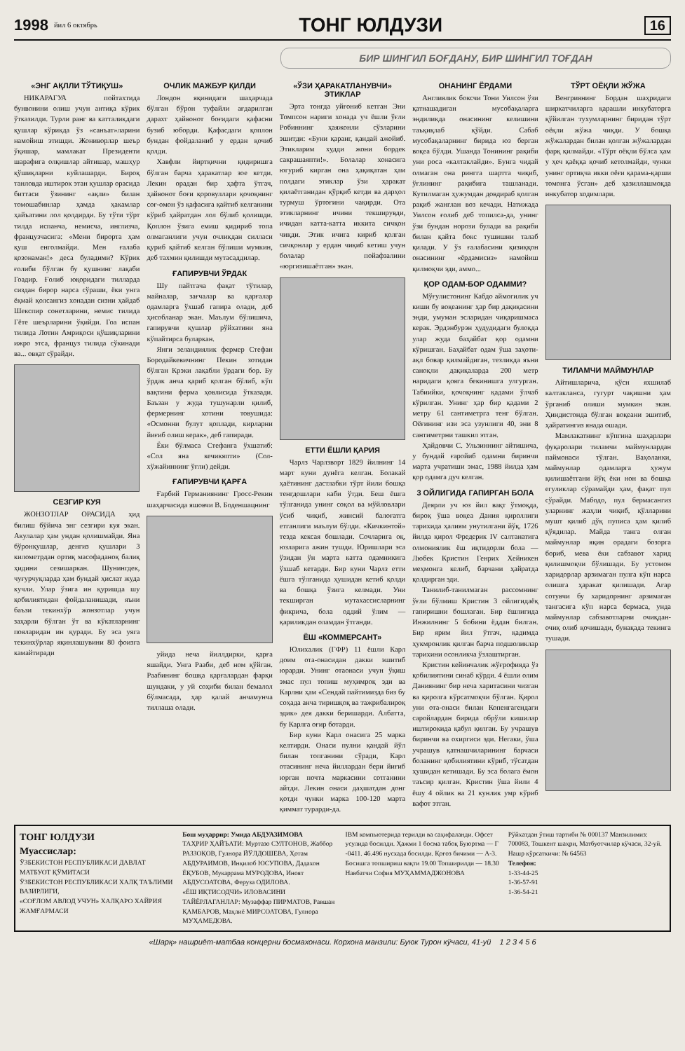1998 йил 6 октябрь ТОНГ ЮЛДУЗИ 16
БИР ШИНГИЛ БОҒДАНУ, БИР ШИНГИЛ ТОҒДАН
«ЭНГ АҚЛЛИ ТЎТИҚУШ»
НИКАРАГУА пойтахтида бунвонини олиш учун антиқа кўрик ўтказилди. Турли ранг ва катталикдаги қушлар кўрикда ўз «санъат»ларини намойиш этишди. Жониворлар шеър ўқишар, мамлакат Президенти шарафига олқишлар айтишар, машҳур қўшиқларни куйлашарди. Бироқ танловда иштирок этан қушлар орасида биттаси ўзининг «ақли» билан томошабинлар ҳамда ҳакамлар ҳайъатини лол қолдирди. Бу тўти тўрт тилда испанча, немисча, инглизча, французчасига: «Мени бирорта ҳам қуш енголмайди. Мен ғалаба қозонаман!» деса буладими? Кўрик ғолиби бўлган бу қушнинг лақаби Гоадир. Ғолиб юқоридаги тилларда сиздан бирор нарса сўраши, ёки унга ёқмай қолсангиз хонадан сизни ҳайдаб Шекспир сонетларини, немис тилида Гёте шеърларини ўқийди. Гоа испан тилида Лотин Амриқоси қўшиқларини ижро этса, француз тилида сўкинади ва... овқат сўрайди.
СЕЗГИР КУЯ
ЖОНЗОТЛАР ОРАСИДА ҳид билиш бўйича энг сезгири куя экан. Акулалар ҳам ундан қолишмайди. Яна бўронқушлар, денгиз қушлари 3 километрдан ортиқ масофаданоқ балиқ ҳидини сезишаркан. Шунингдек, чуғурчуқларда ҳам бундай ҳислат жуда кучли. Улар ўзига ин қуришда шу қобилиятидан фойдаланишади, яъни баъзи текинхўр жонзотлар учун заҳарли бўлган ўт ва кўкатларнинг пояларидан ин қуради. Бу эса уяга текинхўрлар яқинлашувини 80 фоизга камайтиради
ОЧЛИК МАЖБУР ҚИЛДИ
Лондон яқинидаги шаҳарчада бўлган бўрон туфайли ағдарилган дарахт ҳайвонот боғидаги қафасни бузиб юборди. Қафасдаги қоплон бундан фойдаланиб у ердан қочиб қолди.
Хавфли йиртқични қидиришга бўлган барча ҳаракатлар зое кетди. Лекин орадан бир ҳафта ўтгач, ҳайвонот боғи қоровуллари қочоқнинг соғ-омон ўз қафасига қайтиб келганини кўриб ҳайратдан лол бўлиб қолишди. Қоплон ўзига емиш қидириб топа олмаганлиги учун очликдан силласи қуриб қайтиб келган бўлиши мумкин, деб тахмин қилишди мутасаддилар.
ҒАПИРУВЧИ ЎРДАК
Шу пайтгача фақат тўтилар, майналар, зағчалар ва қарғалар одамларга ўхшаб гапира олади, деб ҳисобланар экан. Маълум бўлишича, гапирувчи қушлар рўйхатини яна кўпайтирса буларкан.
Янги зеландиялик фермер Стефан Бородайкевичнинг Пекин зотидан бўлган Крэки лақабли ўрдаги бор. Бу ўрдак анча қариб қолган бўлиб, кўп вақтини ферма ҳовлисида ўтказади. Баъзан у жуда тушунарли қилиб, фермернинг хотини товушида: «Осмонни булут қоплади, кирларни йиғиб олиш керак», деб гапиради.
Ёки бўлмаса Стефанга ўхшатиб: «Сол яна кечикяпти» (Сол-хўжайиннинг ўғли) дейди.
ҒАПИРУВЧИ ҚАРҒА
Ғарбий Германиянинг Гросс-Рекин шаҳарчасида яшовчи В. Боденшацнинг
уйида неча йиллдирки, қарға яшайди. Унга Рааби, деб ном қўйган. Раабининг бошқа қарғалардан фарқи шундаки, у уй соҳиби билан бемалол бўлмасада, ҳар қалай анчамунча тиллаша олади.
«ЎЗИ ҲАРАКАТЛАНУВЧИ» ЭТИКЛАР
Эрта тонгда уйғониб кетган Эни Томпсон нариги хонада уч ёшли ўғли Робиннинг ҳаяжонли сўзларини эшитди: «Буни қаранг, қандай ажойиб. Этикларим худди жони бордек сакрашаяпти!». Болалар хонасига югуриб кирган она ҳақиқатан ҳам полдаги этиклар ўзи ҳаракат қилаётганидан қўрқиб кетди ва дарҳол турмуш ўртоғини чақирди. Ота этикларнинг ичини текширувди, ичидан катта-катта иккита сичқон чиқди. Этик ичига кириб қолган сичқонлар у ердан чиқиб кетиш учун болалар пойафзалини «юргизишаётган» экан.
ЕТТИ ЁШЛИ ҚАРИЯ
Чарлз Чарлзворт 1829 йилнинг 14 март куни дунёга келган. Болакай ҳаётининг дастлабки тўрт йили бошқа тенгдошлари каби ўтди. Беш ёшга тўлганида унинг соқол ва мўйловлари ўсиб чиқиб, жинсий балоғатга етганлиги маълум бўлди. «Кичкинтой» тезда кексая бошлади. Сочларига оқ, юзларига ажин тушди. Юришлари эса ўзидан ўн марта катта одамникига ўхшаб кетарди. Бир куни Чарлз етти ёшга тўлганида ҳушидан кетиб қолди ва бошқа ўзига келмади. Уни текширган мутахассисларнинг фикрича, бола оддий ўлим — қариликдан оламдан ўтганди.
ЁШ «КОММЕРСАНТ»
Юлихалик (ГФР) 11 ёшли Карл доим ота-онасидан дакки эшитиб юрарди. Унинг отаонаси учун ўқиш эмас пул топиш муҳимроқ эди ва Карлни ҳам «Сендай пайтимизда биз бу соҳада анча тиришқоқ ва тажрибалироқ эдик» дея дакки беришарди. Албатта, бу Карлга оғир ботарди.
Бир куни Карл онасига 25 марка келтирди. Онаси пулни қандай йўл билан топганини сўради, Карл отасининг неча йиллардан бери йиғиб юрган почта маркасини сотганини айтди. Лекин онаси даҳшатдан донг қотди чунки марка 100-120 марта қиммат турарди-да.
ОНАНИНГ ЁРДАМИ
Англиялик боксчи Тони Уилсон ўзи қатнашадиган мусобақаларга эндиликда онасининг келишини таъқиқлаб қўйди. Сабаб мусобақаларнинг бирида юз берган воқеа бўлди. Ушанда Тонининг рақиби уни роса «калтаклайди». Бунга чидай олмаган она рингга шарттa чиқиб, ўғлининг рақибига ташланади. Кутилмаган ҳужумдан довдираб қолган рақиб жанглан воз кечади. Натижада Уилсон ғолиб деб топилса-да, унинг ўзи бундан норози булади ва рақиби билан қайта бокс тушишни талаб қилади. У ўз ғалабасини қизиққон онасининг «ёрдамисиз» намойиш қилмоқчи эди, аммо...
ҚОР ОДАМ-БОР ОДАММИ?
Мўғулистонинг Кабдо аймогилик уч киши бу воқеанинг ҳар бир дақиқасини энди, умуман эсларидан чиқаришмаса керак. Эрдэнбурэн ҳудудидаги булоқда улар жуда баҳайбат қор одамни кўришган. Баҳайбат одам ўша заҳоти-ақл бовар қилмайдиган, тезликда яъни саноқли дақиқаларда 200 метр наридаги қояга бекинишга улгурган. Табиийки, қочоқнинг қадами ўлчаб кўрилган. Унинг ҳар бир қадами 2 метру 61 сантиметрга тенг бўлган. Оёғининг изи эса узунлиги 40, эни 8 сантиметрни ташкил этган.
Ҳайдовчи С. Ульзиннинг айтишича, у бундай ғаройиб одамни биринчи марта учратиши эмас, 1988 йилда ҳам қор одамга дуч келган.
3 ОЙЛИГИДА ГАПИРГАН БОЛА
Деярли уч юз йил вақт ўтмоқда, бироқ ўша воқеа Дания қироллиги тарихида ҳалиям унутилгани йўқ. 1726 йилда қирол Фредерик IV салтанатига олмониялик ёш иқтидорли бола — Любек Кристин Генрих Хейникен меҳмонга келиб, барчани ҳайратда қолдирган эди.
Танилиб-танилмаган рассомнинг ўғли бўлмиш Кристин 3 ойлигидаёқ гапиришни бошлаган. Бир ёшлигида Инжилнинг 5 бобини ёддан билган. Бир ярим йил ўтгач, қадимда ҳукмронлик қилган барча подшоликлар тарихини осонликча ўзлаштирган.
Кристин кейинчалик жўғрофияда ўз қобилиятини синаб кўрди. 4 ёшли олим Даниянинг бир неча харитасини чизган ва қиролга кўрсатмоқчи бўлган. Қирол уни ота-онаси билан Копенгагендаги саройлардан бирида обрўли кишилар иштирокида қабул қилган. Бу учрашув биринчи ва охиргиси эди. Негаки, ўша учрашув қатнашчиларининг барчаси боланинг қобилиятини кўриб, тўсатдан ҳушидан кетишади. Бу эса болага ёмон таъсир қилган. Кристин ўша йили 4 ёшу 4 ойлик ва 21 кунлик умр кўриб вафот этган.
ТЎРТ ОЁҚЛИ ЖЎЖА
Венгриянинг Бордан шаҳридаги ширкатчиларга қарашли инкубаторга қўйилган тухумларнинг биридан тўрт оёқли жўжа чиқди. У бошқа жўжалардан билан қолган жўжалардан фарқ қилмайди. «Тўрт оёқли бўлса ҳам у ҳеч қаёққа қочиб кетолмайди, чунки унинг ортиқча икки оёғи қарама-қарши томонга ўсган» деб ҳазиллашмоқда инкубатор ходимлари.
ТИЛАМЧИ МАЙМУНЛАР
Айтишларича, қўсн яхшилаб калтакланса, гугурт чақишни ҳам ўрганиб олиши мумкин экан. Ҳиндистонда бўлган воқеани эшитиб, ҳайратингиз янада ошади.
Мамлакатнинг кўпгина шаҳарлари фуқаролари тиламчи маймунлардан паймонаси тўлган. Ваҳоланки, маймунлар одамларга ҳужум қилишаётгани йўқ ёки нон ва бошқа егуликлар сўрамайди ҳам, фақат пул сўрайди. Мабодо, пул бермасангиз уларнинг жаҳли чиқиб, қўлларини мушт қилиб дўқ пуписа ҳам қилиб қўядилар. Майда танга олган маймунлар яқин орадаги бозорга бориб, мева ёки сабзавот харид қилишмоқчи бўлишади. Бу устомон харидорлар арзимаган пулга кўп нарса олишга ҳаракат қилишади. Агар сотувчи бу харидорнинг арзимаган тангасига кўп нарса бермаса, унда маймунлар сабзавотларни очиқдан-очиқ олиб қочишади, бунақада текинга тушади.
ТОНГ ЮЛДУЗИ
Муассислар:
ЎЗБЕКИСТОН РЕСПУБЛИКАСИ ДАВЛАТ МАТБУОТ ҚЎМИТАСИ
ЎЗБЕКИСТОН РЕСПУБЛИКАСИ ХАЛҚ ТАЪЛИМИ ВАЗИРЛИГИ,
«СОҒЛОМ АВЛОД УЧУН» ХАЛҚАРО ХАЙРИЯ ЖАМҒАРМАСИ
Бош муҳаррир: Умида АБДУАЗИМОВА
ТАҲРИР ҲАЙЪАТИ: Муртазо СУЛТОНОВ, Жаббор РАЗЗОҚОВ, Гулнора ЙЎЛДОШЕВА, Ҳотам АБДУРАИМОВ, Инқилоб ЮСУПОВА, Дадахон ЁҚУБОВ, Мукаррама МУРОДОВА, Иноят АБДУСОАТОВА, Феруза ОДИЛОВА.
«ЁШ ИҚТИСОДЧИ» ИЛОВАСИНИ ТАЙЁРЛАГАНЛАР: Музаффар ПИРМАТОВ, Равшан ҚАМБАРОВ, Маҳлиё МИРСОАТОВА, Гулнора МУҲАМЕДОВА.
IBM компьютерида терилди ва саҳифаланди. Офсет усулида босилди. Ҳажми 1 босма табоқ Буюртма — Г -0411. 46.496 нусхада босилди. Қоғоз бичими — А-3. Босишга топшириш вақти 19.00 Топширилди — 18.30 Навбатчи София МУҲАММАДЖОНОВА
Рўйхатдан ўтиш тартиби № 000137 Манзилимиз: 700083, Тошкент шаҳри, Матбуотчилар кўчаси, 32-уй. Нашр кўрсаткичи: № 64563
Телефон:
1-33-44-25
1-36-57-91
1-36-54-21
«Шарқ» нашриёт-матбаа концерни босмахонаси. Корхона манзили: Буюк Турон кўчаси, 41-уй 1 2 3 4 5 6